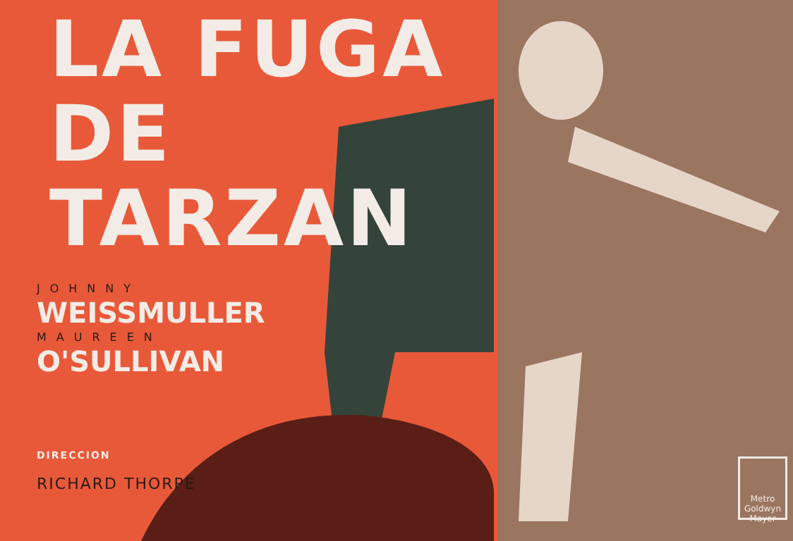LA FUGA DE
TARZAN
JOHNNY
WEISSMULLER
MAUREEN
O'SULLIVAN
DIRECCION
RICHARD THORPE
Metro Goldwyn Mayer